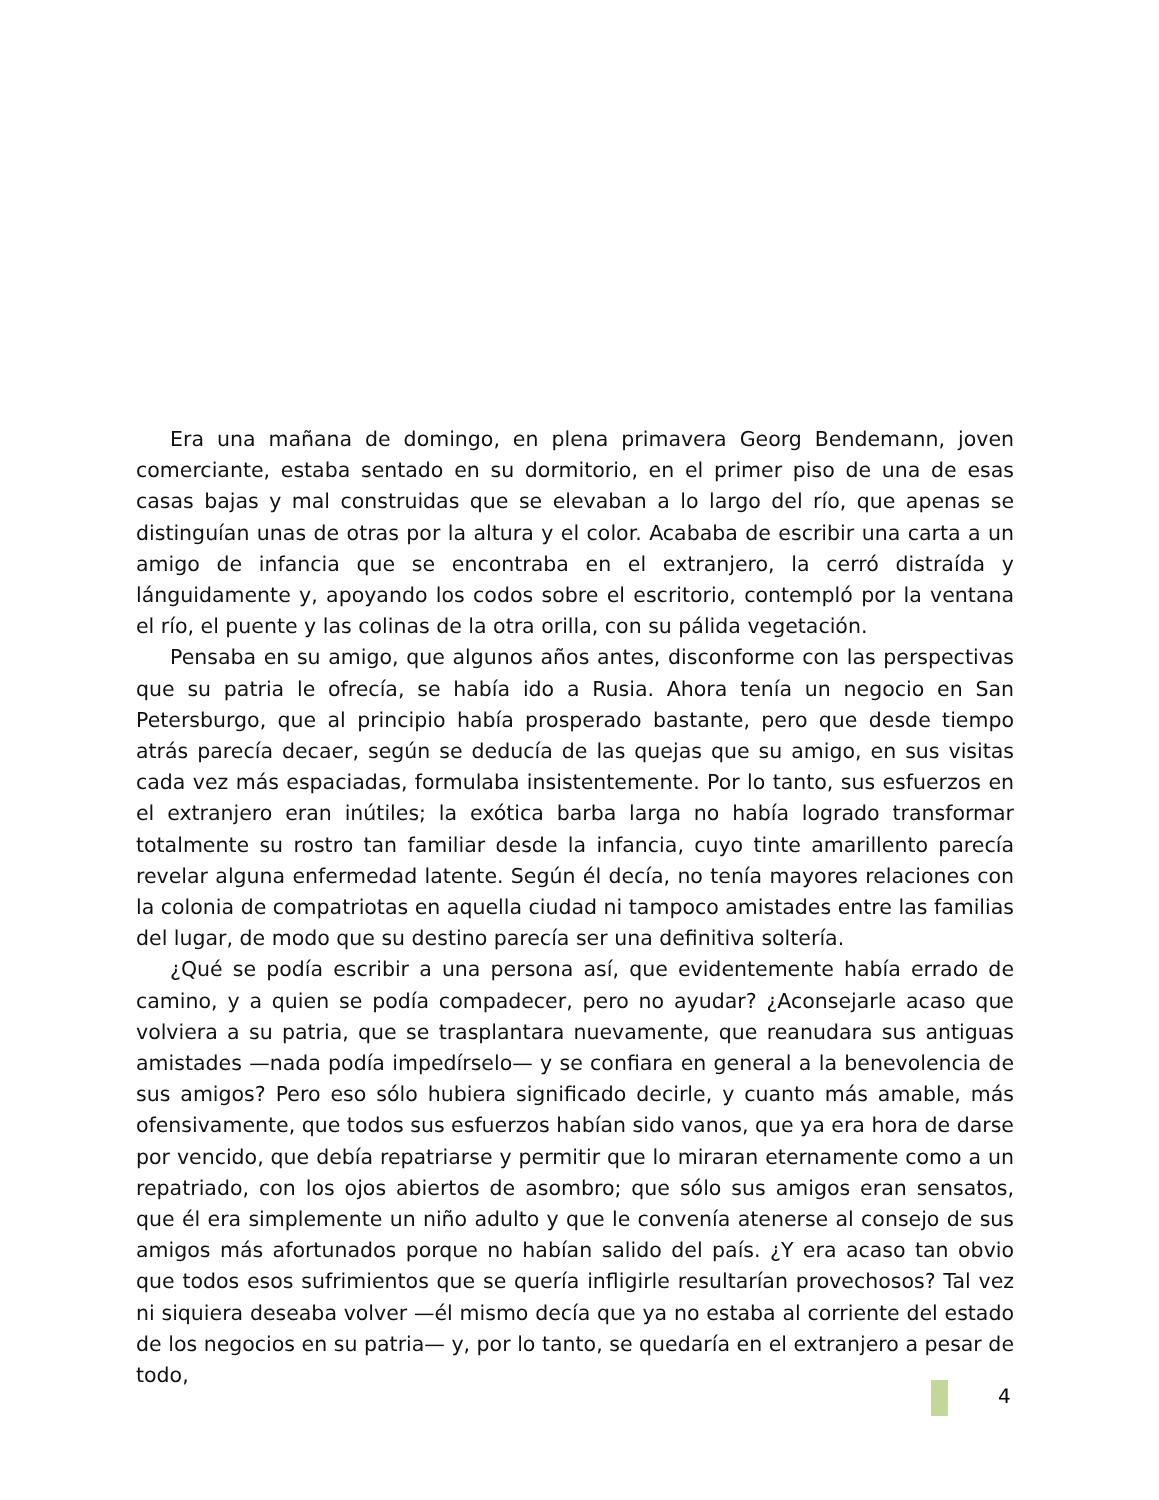Era una mañana de domingo, en plena primavera Georg Bendemann, joven comerciante, estaba sentado en su dormitorio, en el primer piso de una de esas casas bajas y mal construidas que se elevaban a lo largo del río, que apenas se distinguían unas de otras por la altura y el color. Acababa de escribir una carta a un amigo de infancia que se encontraba en el extranjero, la cerró distraída y lánguidamente y, apoyando los codos sobre el escritorio, contempló por la ventana el río, el puente y las colinas de la otra orilla, con su pálida vegetación.
Pensaba en su amigo, que algunos años antes, disconforme con las perspectivas que su patria le ofrecía, se había ido a Rusia. Ahora tenía un negocio en San Petersburgo, que al principio había prosperado bastante, pero que desde tiempo atrás parecía decaer, según se deducía de las quejas que su amigo, en sus visitas cada vez más espaciadas, formulaba insistentemente. Por lo tanto, sus esfuerzos en el extranjero eran inútiles; la exótica barba larga no había logrado transformar totalmente su rostro tan familiar desde la infancia, cuyo tinte amarillento parecía revelar alguna enfermedad latente. Según él decía, no tenía mayores relaciones con la colonia de compatriotas en aquella ciudad ni tampoco amistades entre las familias del lugar, de modo que su destino parecía ser una definitiva soltería.
¿Qué se podía escribir a una persona así, que evidentemente había errado de camino, y a quien se podía compadecer, pero no ayudar? ¿Aconsejarle acaso que volviera a su patria, que se trasplantara nuevamente, que reanudara sus antiguas amistades —nada podía impedírselo— y se confiara en general a la benevolencia de sus amigos? Pero eso sólo hubiera significado decirle, y cuanto más amable, más ofensivamente, que todos sus esfuerzos habían sido vanos, que ya era hora de darse por vencido, que debía repatriarse y permitir que lo miraran eternamente como a un repatriado, con los ojos abiertos de asombro; que sólo sus amigos eran sensatos, que él era simplemente un niño adulto y que le convenía atenerse al consejo de sus amigos más afortunados porque no habían salido del país. ¿Y era acaso tan obvio que todos esos sufrimientos que se quería infligirle resultarían provechosos? Tal vez ni siquiera deseaba volver —él mismo decía que ya no estaba al corriente del estado de los negocios en su patria— y, por lo tanto, se quedaría en el extranjero a pesar de todo,
4